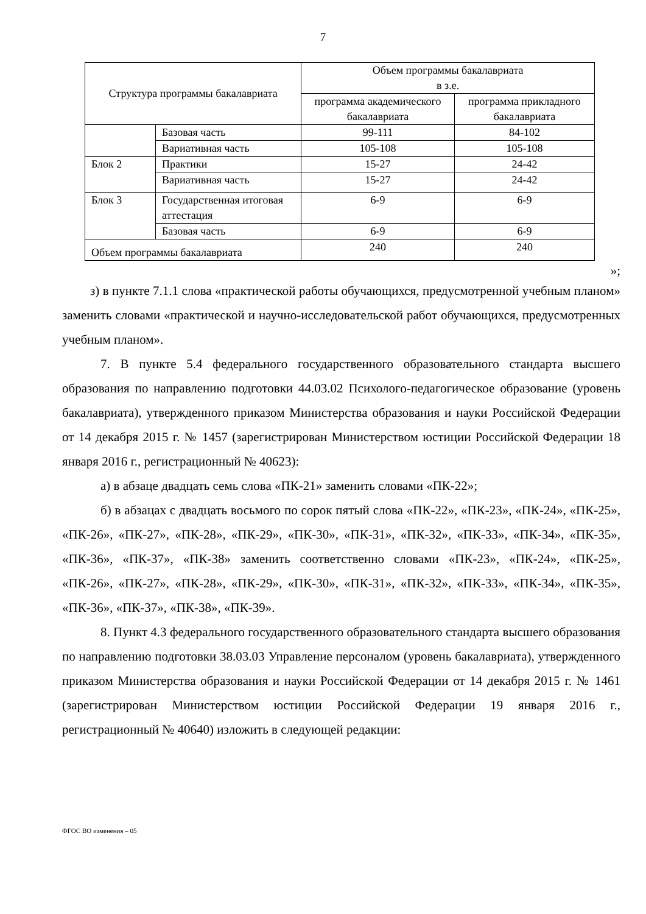7
| Структура программы бакалавриата | | Объем программы бакалавриата в з.е. | |
| | | программа академического бакалавриата | программа прикладного бакалавриата |
| | Базовая часть | 99-111 | 84-102 |
| | Вариативная часть | 105-108 | 105-108 |
| Блок 2 | Практики | 15-27 | 24-42 |
| | Вариативная часть | 15-27 | 24-42 |
| Блок 3 | Государственная итоговая аттестация | 6-9 | 6-9 |
| | Базовая часть | 6-9 | 6-9 |
| Объем программы бакалавриата | | 240 | 240 |
»;
з) в пункте 7.1.1 слова «практической работы обучающихся, предусмотренной учебным планом» заменить словами «практической и научно-исследовательской работ обучающихся, предусмотренных учебным планом».
7. В пункте 5.4 федерального государственного образовательного стандарта высшего образования по направлению подготовки 44.03.02 Психолого-педагогическое образование (уровень бакалавриата), утвержденного приказом Министерства образования и науки Российской Федерации от 14 декабря 2015 г. № 1457 (зарегистрирован Министерством юстиции Российской Федерации 18 января 2016 г., регистрационный № 40623):
а) в абзаце двадцать семь слова «ПК-21» заменить словами «ПК-22»;
б) в абзацах с двадцать восьмого по сорок пятый слова «ПК-22», «ПК-23», «ПК-24», «ПК-25», «ПК-26», «ПК-27», «ПК-28», «ПК-29», «ПК-30», «ПК-31», «ПК-32», «ПК-33», «ПК-34», «ПК-35», «ПК-36», «ПК-37», «ПК-38» заменить соответственно словами «ПК-23», «ПК-24», «ПК-25», «ПК-26», «ПК-27», «ПК-28», «ПК-29», «ПК-30», «ПК-31», «ПК-32», «ПК-33», «ПК-34», «ПК-35», «ПК-36», «ПК-37», «ПК-38», «ПК-39».
8. Пункт 4.3 федерального государственного образовательного стандарта высшего образования по направлению подготовки 38.03.03 Управление персоналом (уровень бакалавриата), утвержденного приказом Министерства образования и науки Российской Федерации от 14 декабря 2015 г. № 1461 (зарегистрирован Министерством юстиции Российской Федерации 19 января 2016 г., регистрационный № 40640) изложить в следующей редакции:
ФГОС ВО изменения – 05